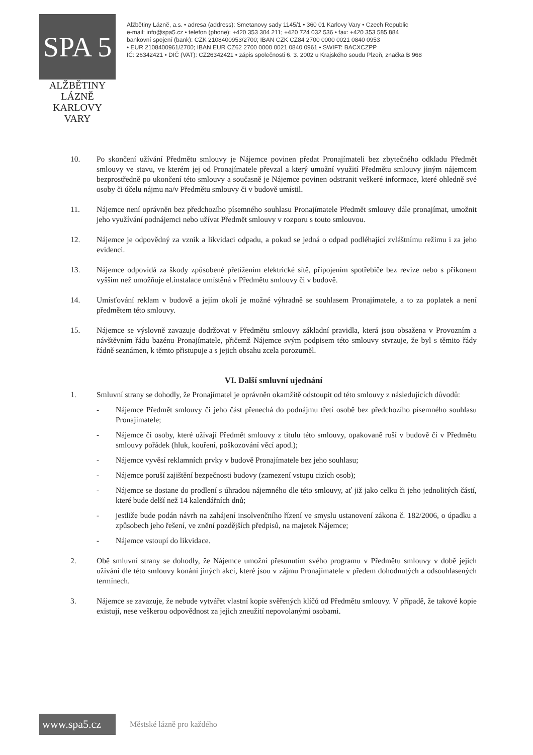SPA 5
ALŽBĚTINY LÁZNĚ
KARLOVY VARY
Alžbětiny Lázně, a.s. • adresa (address): Smetanovy sady 1145/1 • 360 01 Karlovy Vary • Czech Republic
e-mail: info@spa5.cz • telefon (phone): +420 353 304 211; +420 724 032 536 • fax: +420 353 585 884
bankovní spojení (bank): CZK 2108400953/2700; IBAN CZK CZ84 2700 0000 0021 0840 0953
• EUR 2108400961/2700; IBAN EUR CZ62 2700 0000 0021 0840 0961 • SWIFT: BACXCZPP
IČ: 26342421 • DIČ (VAT): CZ26342421 • zápis společnosti 6. 3. 2002 u Krajského soudu Plzeň, značka B 968
10. Po skončení užívání Předmětu smlouvy je Nájemce povinen předat Pronajímateli bez zbytečného odkladu Předmět smlouvy ve stavu, ve kterém jej od Pronajímatele převzal a který umožní využití Předmětu smlouvy jiným nájemcem bezprostředně po ukončení této smlouvy a současně je Nájemce povinen odstranit veškeré informace, které ohledně své osoby či účelu nájmu na/v Předmětu smlouvy či v budově umístil.
11. Nájemce není oprávněn bez předchozího písemného souhlasu Pronajímatele Předmět smlouvy dále pronajímat, umožnit jeho využívání podnájemci nebo užívat Předmět smlouvy v rozporu s touto smlouvou.
12. Nájemce je odpovědný za vznik a likvidaci odpadu, a pokud se jedná o odpad podléhající zvláštnímu režimu i za jeho evidenci.
13. Nájemce odpovídá za škody způsobené přetížením elektrické sítě, připojením spotřebiče bez revize nebo s příkonem vyšším než umožňuje el.instalace umístěná v Předmětu smlouvy či v budově.
14. Umísťování reklam v budově a jejím okolí je možné výhradně se souhlasem Pronajímatele, a to za poplatek a není předmětem této smlouvy.
15. Nájemce se výslovně zavazuje dodržovat v Předmětu smlouvy základní pravidla, která jsou obsažena v Provozním a návštěvním řádu bazénu Pronajímatele, přičemž Nájemce svým podpisem této smlouvy stvrzuje, že byl s těmito řády řádně seznámen, k těmto přistupuje a s jejich obsahu zcela porozuměl.
VI. Další smluvní ujednání
1. Smluvní strany se dohodly, že Pronajímatel je oprávněn okamžitě odstoupit od této smlouvy z následujících důvodů:
- Nájemce Předmět smlouvy či jeho část přenechá do podnájmu třetí osobě bez předchozího písemného souhlasu Pronajímatele;
- Nájemce či osoby, které užívají Předmět smlouvy z titulu této smlouvy, opakovaně ruší v budově či v Předmětu smlouvy pořádek (hluk, kouření, poškozování věcí apod.);
- Nájemce vyvěsí reklamních prvky v budově Pronajímatele bez jeho souhlasu;
- Nájemce poruší zajištění bezpečnosti budovy (zamezení vstupu cizích osob);
- Nájemce se dostane do prodlení s úhradou nájemného dle této smlouvy, ať již jako celku či jeho jednolitých částí, které bude delší než 14 kalendářních dnů;
- jestliže bude podán návrh na zahájení insolvenčního řízení ve smyslu ustanovení zákona č. 182/2006, o úpadku a způsobech jeho řešení, ve znění pozdějších předpisů, na majetek Nájemce;
- Nájemce vstoupí do likvidace.
2. Obě smluvní strany se dohodly, že Nájemce umožní přesunutím svého programu v Předmětu smlouvy v době jejich užívání dle této smlouvy konání jiných akcí, které jsou v zájmu Pronajímatele v předem dohodnutých a odsouhlasených termínech.
3. Nájemce se zavazuje, že nebude vytvářet vlastní kopie svěřených klíčů od Předmětu smlouvy. V případě, že takové kopie existují, nese veškerou odpovědnost za jejich zneužití nepovolanými osobami.
www.spa5.cz
Městské lázně pro každého